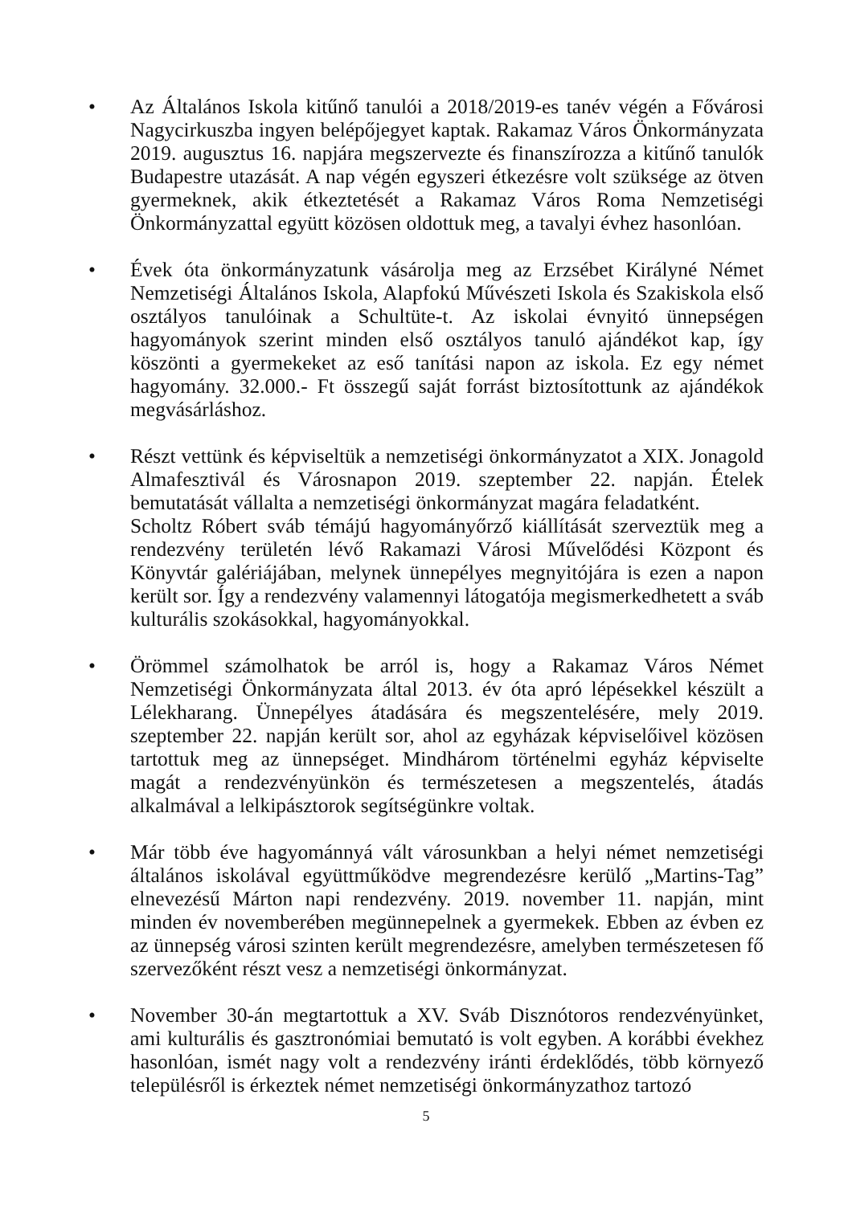• Az Általános Iskola kitűnő tanulói a 2018/2019-es tanév végén a Fővárosi Nagycirkuszba ingyen belépőjegyet kaptak. Rakamaz Város Önkormányzata 2019. augusztus 16. napjára megszervezte és finanszírozza a kitűnő tanulók Budapestre utazását. A nap végén egyszeri étkezésre volt szüksége az ötven gyermeknek, akik étkeztetését a Rakamaz Város Roma Nemzetiségi Önkormányzattal együtt közösen oldottuk meg, a tavalyi évhez hasonlóan.
• Évek óta önkormányzatunk vásárolja meg az Erzsébet Királyné Német Nemzetiségi Általános Iskola, Alapfokú Művészeti Iskola és Szakiskola első osztályos tanulóinak a Schultüte-t. Az iskolai évnyitó ünnepségen hagyományok szerint minden első osztályos tanuló ajándékot kap, így köszönti a gyermekeket az eső tanítási napon az iskola. Ez egy német hagyomány. 32.000.- Ft összegű saját forrást biztosítottunk az ajándékok megvásárláshoz.
• Részt vettünk és képviseltük a nemzetiségi önkormányzatot a XIX. Jonagold Almafesztivál és Városnapon 2019. szeptember 22. napján. Ételek bemutatását vállalta a nemzetiségi önkormányzat magára feladatként.
Scholtz Róbert sváb témájú hagyományőrző kiállítását szerveztük meg a rendezvény területén lévő Rakamazi Városi Művelődési Központ és Könyvtár galériájában, melynek ünnepélyes megnyitójára is ezen a napon került sor. Így a rendezvény valamennyi látogatója megismerkedhetett a sváb kulturális szokásokkal, hagyományokkal.
• Örömmel számolhatok be arról is, hogy a Rakamaz Város Német Nemzetiségi Önkormányzata által 2013. év óta apró lépésekkel készült a Lélekharang. Ünnepélyes átadására és megszentelésére, mely 2019. szeptember 22. napján került sor, ahol az egyházak képviselőivel közösen tartottuk meg az ünnepséget. Mindhárom történelmi egyház képviselte magát a rendezvényünkön és természetesen a megszentelés, átadás alkalmával a lelkipásztorok segítségünkre voltak.
• Már több éve hagyománnyá vált városunkban a helyi német nemzetiségi általános iskolával együttműködve megrendezésre kerülő „Martins-Tag” elnevezésű Márton napi rendezvény. 2019. november 11. napján, mint minden év novemberében megünnepelnek a gyermekek. Ebben az évben ez az ünnepség városi szinten került megrendezésre, amelyben természetesen fő szervezőként részt vesz a nemzetiségi önkormányzat.
• November 30-án megtartottuk a XV. Sváb Disznótoros rendezvényünket, ami kulturális és gasztronómiai bemutató is volt egyben. A korábbi évekhez hasonlóan, ismét nagy volt a rendezvény iránti érdeklődés, több környező településről is érkeztek német nemzetiségi önkormányzathoz tartozó
5